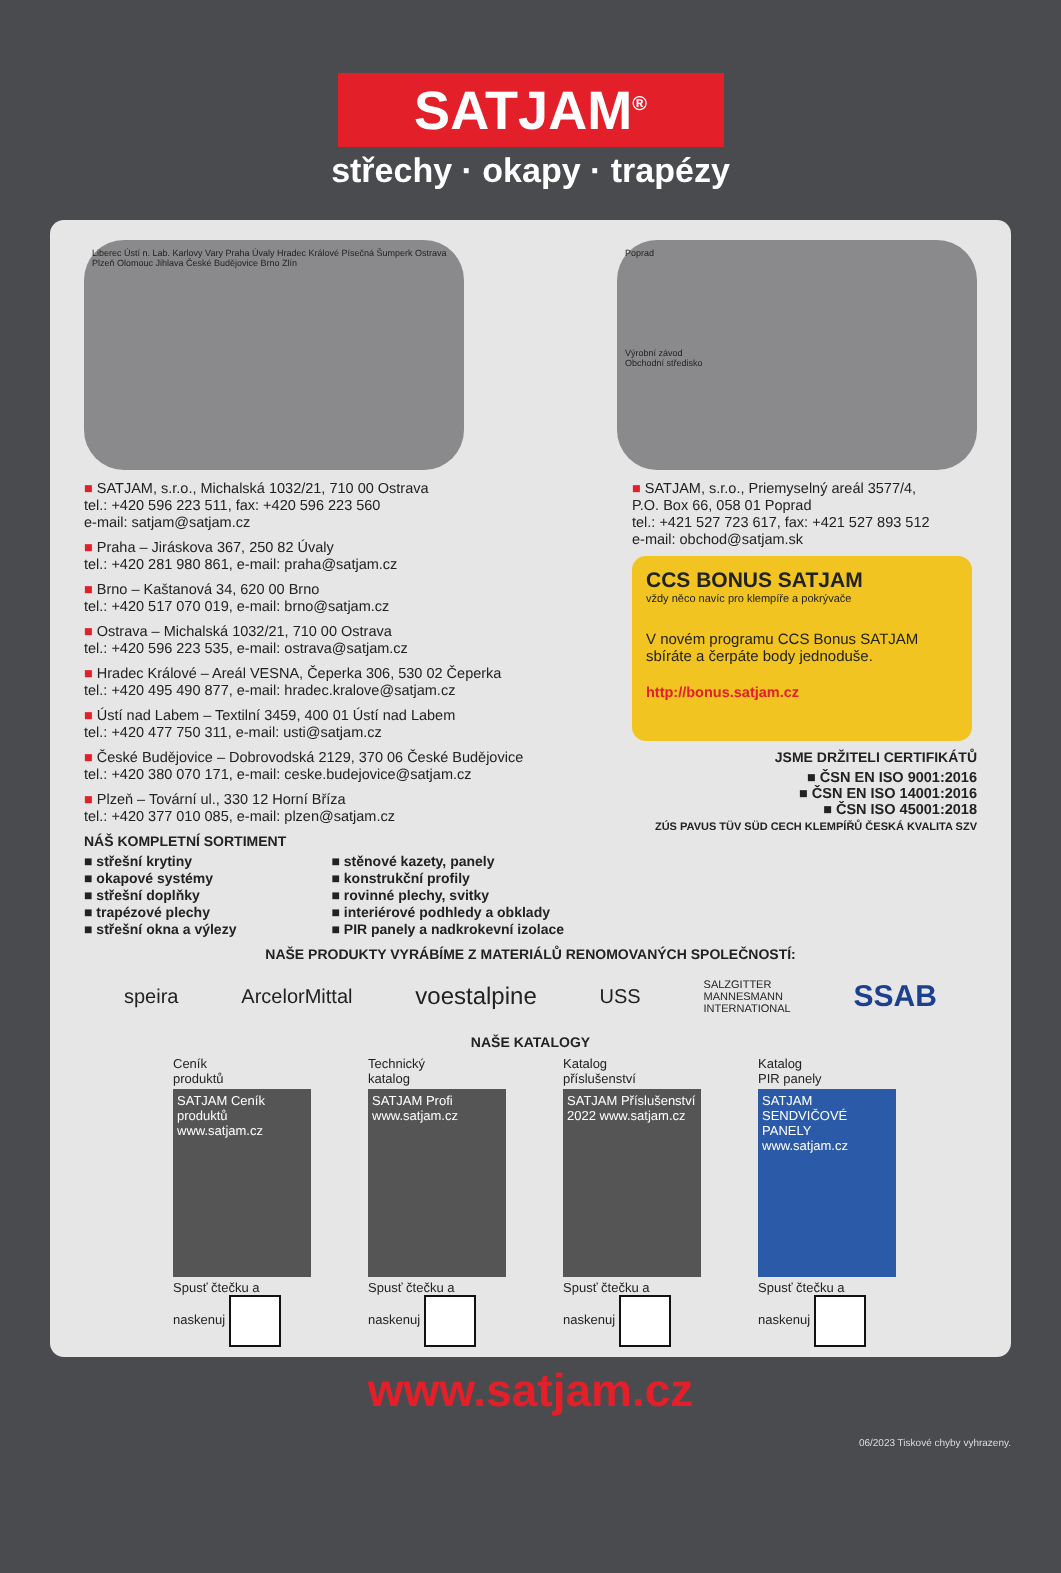SATJAM<sup>®</sup>
střechy · okapy · trapézy
Liberec Ústí n. Lab. Karlovy Vary Praha Úvaly Hradec Králové Písečná Šumperk Ostrava Plzeň Olomouc Jihlava České Budějovice Brno Zlín
Poprad
Výrobní závod
Obchodní středisko
■ SATJAM, s.r.o., Michalská 1032/21, 710 00 Ostrava
tel.: +420 596 223 511, fax: +420 596 223 560
e-mail: satjam@satjam.cz
■ Praha – Jiráskova 367, 250 82 Úvaly
tel.: +420 281 980 861, e-mail: praha@satjam.cz
■ Brno – Kaštanová 34, 620 00 Brno
tel.: +420 517 070 019, e-mail: brno@satjam.cz
■ Ostrava – Michalská 1032/21, 710 00 Ostrava
tel.: +420 596 223 535, e-mail: ostrava@satjam.cz
■ Hradec Králové – Areál VESNA, Čeperka 306, 530 02 Čeperka
tel.: +420 495 490 877, e-mail: hradec.kralove@satjam.cz
■ Ústí nad Labem – Textilní 3459, 400 01 Ústí nad Labem
tel.: +420 477 750 311, e-mail: usti@satjam.cz
■ České Budějovice – Dobrovodská 2129, 370 06 České Budějovice
tel.: +420 380 070 171, e-mail: ceske.budejovice@satjam.cz
■ Plzeň – Tovární ul., 330 12 Horní Bříza
tel.: +420 377 010 085, e-mail: plzen@satjam.cz
NÁŠ KOMPLETNÍ SORTIMENT
■ střešní krytiny
■ okapové systémy
■ střešní doplňky
■ trapézové plechy
■ střešní okna a výlezy
■ stěnové kazety, panely
■ konstrukční profily
■ rovinné plechy, svitky
■ interiérové podhledy a obklady
■ PIR panely a nadkrokevní izolace
■ SATJAM, s.r.o., Priemyselný areál 3577/4,
P.O. Box 66, 058 01 Poprad
tel.: +421 527 723 617, fax: +421 527 893 512
e-mail: obchod@satjam.sk
CCS BONUS SATJAM
vždy něco navíc pro klempíře a pokrývače
V novém programu CCS Bonus SATJAM sbíráte a čerpáte body jednoduše.
http://bonus.satjam.cz
JSME DRŽITELI CERTIFIKÁTŮ
■ ČSN EN ISO 9001:2016
■ ČSN EN ISO 14001:2016
■ ČSN ISO 45001:2018
ZÚS PAVUS TÜV SÜD CECH KLEMPÍŘŮ ČESKÁ KVALITA SZV
NAŠE PRODUKTY VYRÁBÍME Z MATERIÁLŮ RENOMOVANÝCH SPOLEČNOSTÍ:
speira ArcelorMittal voestalpine USS SALZGITTER
MANNESMANN
INTERNATIONAL SSAB
NAŠE KATALOGY
Ceník
produktů
SATJAM Ceník produktů www.satjam.cz
Spusť čtečku a naskenuj
Technický
katalog
SATJAM Profi www.satjam.cz
Spusť čtečku a naskenuj
Katalog
příslušenství
SATJAM Příslušenství 2022 www.satjam.cz
Spusť čtečku a naskenuj
Katalog
PIR panely
SATJAM SENDVIČOVÉ PANELY www.satjam.cz
Spusť čtečku a naskenuj
www.satjam.cz
06/2023 Tiskové chyby vyhrazeny.